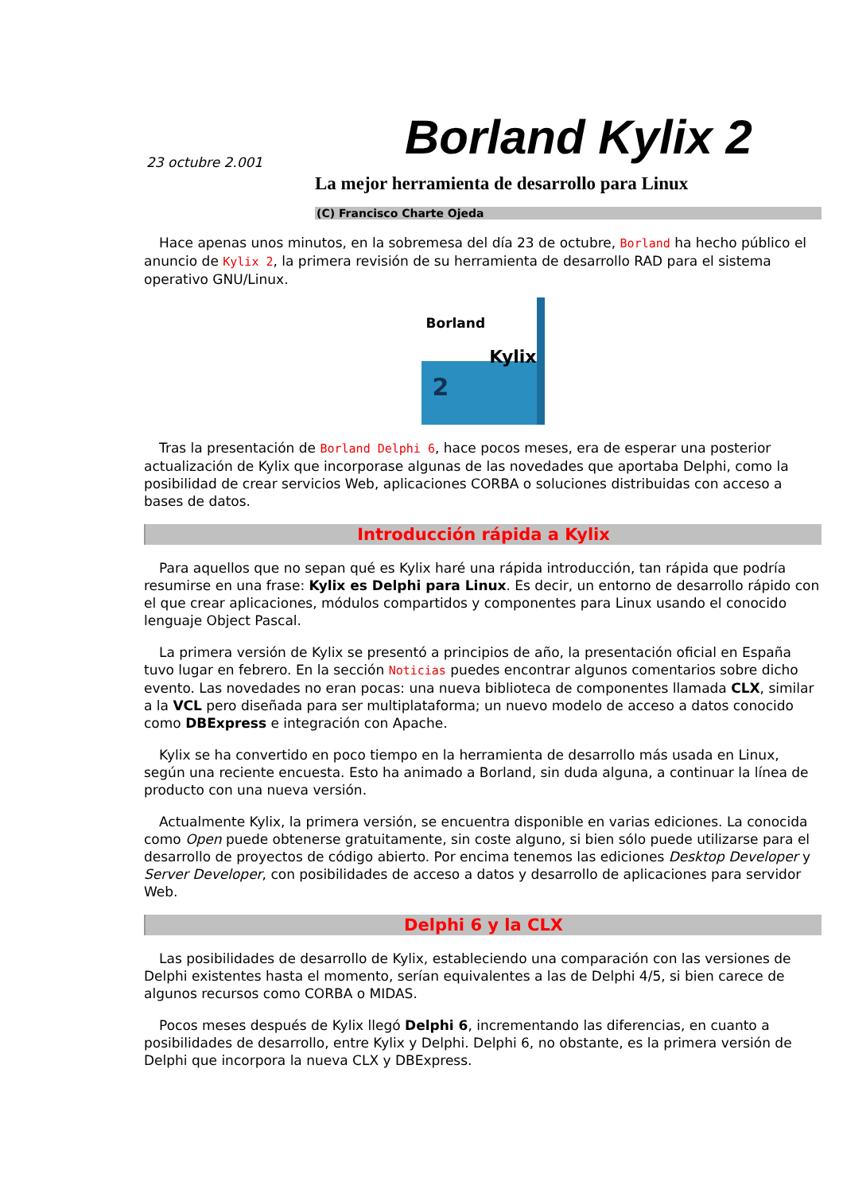Borland Kylix 2
23 octubre 2.001
La mejor herramienta de desarrollo para Linux
(C) Francisco Charte Ojeda
Hace apenas unos minutos, en la sobremesa del día 23 de octubre, Borland ha hecho público el anuncio de Kylix 2, la primera revisión de su herramienta de desarrollo RAD para el sistema operativo GNU/Linux.
Borland
Kylix
2
Tras la presentación de Borland Delphi 6, hace pocos meses, era de esperar una posterior actualización de Kylix que incorporase algunas de las novedades que aportaba Delphi, como la posibilidad de crear servicios Web, aplicaciones CORBA o soluciones distribuidas con acceso a bases de datos.
Introducción rápida a Kylix
Para aquellos que no sepan qué es Kylix haré una rápida introducción, tan rápida que podría resumirse en una frase: Kylix es Delphi para Linux. Es decir, un entorno de desarrollo rápido con el que crear aplicaciones, módulos compartidos y componentes para Linux usando el conocido lenguaje Object Pascal.
La primera versión de Kylix se presentó a principios de año, la presentación oficial en España tuvo lugar en febrero. En la sección Noticias puedes encontrar algunos comentarios sobre dicho evento. Las novedades no eran pocas: una nueva biblioteca de componentes llamada CLX, similar a la VCL pero diseñada para ser multiplataforma; un nuevo modelo de acceso a datos conocido como DBExpress e integración con Apache.
Kylix se ha convertido en poco tiempo en la herramienta de desarrollo más usada en Linux, según una reciente encuesta. Esto ha animado a Borland, sin duda alguna, a continuar la línea de producto con una nueva versión.
Actualmente Kylix, la primera versión, se encuentra disponible en varias ediciones. La conocida como Open puede obtenerse gratuitamente, sin coste alguno, si bien sólo puede utilizarse para el desarrollo de proyectos de código abierto. Por encima tenemos las ediciones Desktop Developer y Server Developer, con posibilidades de acceso a datos y desarrollo de aplicaciones para servidor Web.
Delphi 6 y la CLX
Las posibilidades de desarrollo de Kylix, estableciendo una comparación con las versiones de Delphi existentes hasta el momento, serían equivalentes a las de Delphi 4/5, si bien carece de algunos recursos como CORBA o MIDAS.
Pocos meses después de Kylix llegó Delphi 6, incrementando las diferencias, en cuanto a posibilidades de desarrollo, entre Kylix y Delphi. Delphi 6, no obstante, es la primera versión de Delphi que incorpora la nueva CLX y DBExpress.